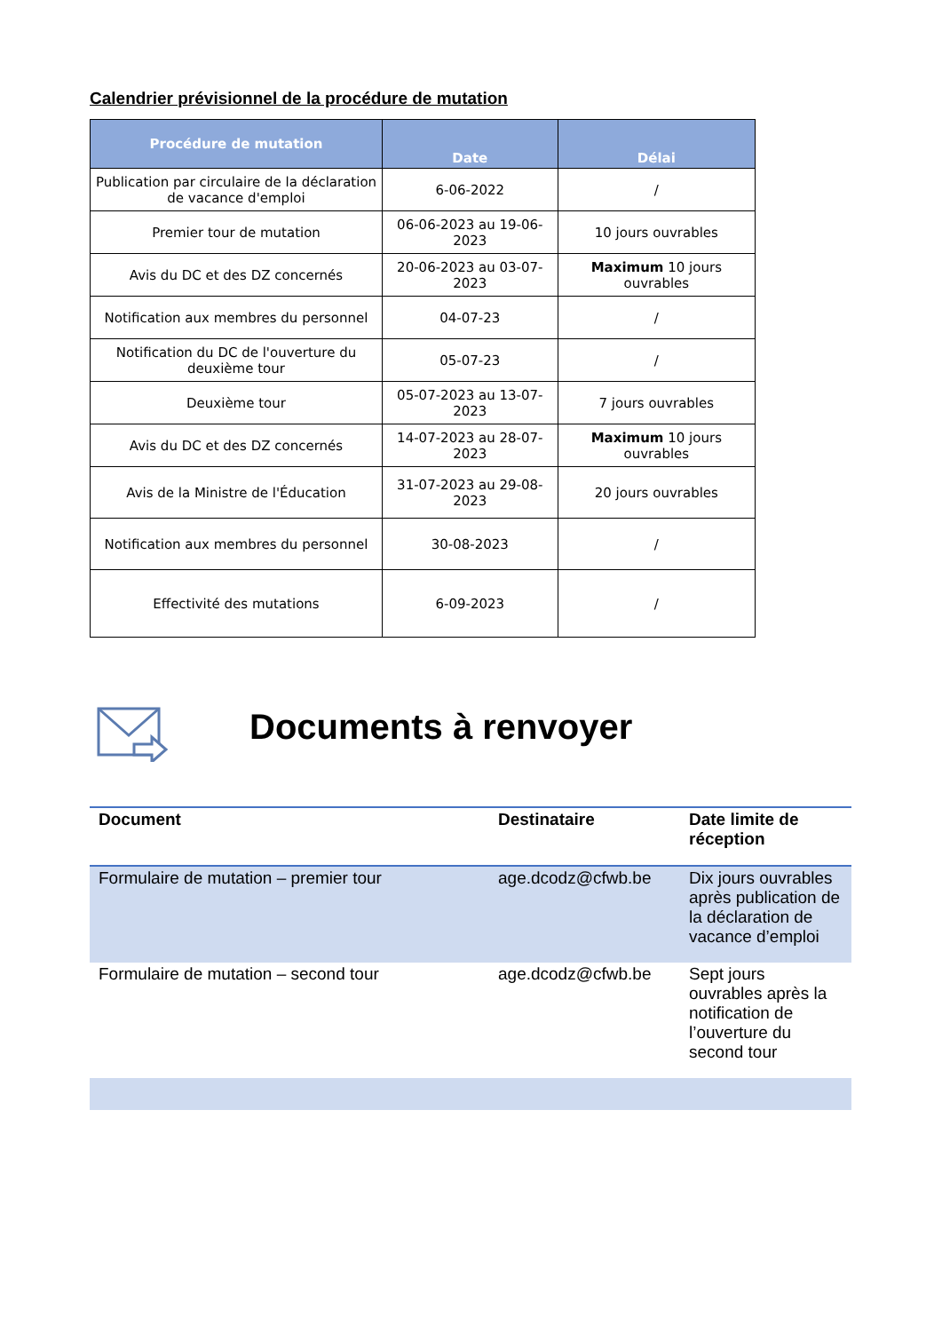Calendrier prévisionnel de la procédure de mutation
| Procédure de mutation | Date | Délai |
| --- | --- | --- |
| Publication par circulaire de la déclaration de vacance d'emploi | 6-06-2022 | / |
| Premier tour de mutation | 06-06-2023 au 19-06-2023 | 10 jours ouvrables |
| Avis du DC et des DZ concernés | 20-06-2023 au 03-07-2023 | Maximum 10 jours ouvrables |
| Notification aux membres du personnel | 04-07-23 | / |
| Notification du DC de l'ouverture du deuxième tour | 05-07-23 | / |
| Deuxième tour | 05-07-2023 au 13-07-2023 | 7 jours ouvrables |
| Avis du DC et des DZ concernés | 14-07-2023 au 28-07-2023 | Maximum 10 jours ouvrables |
| Avis de la Ministre de l'Éducation | 31-07-2023 au 29-08-2023 | 20 jours ouvrables |
| Notification aux membres du personnel | 30-08-2023 | / |
| Effectivité des mutations | 6-09-2023 | / |
Documents à renvoyer
| Document | Destinataire | Date limite de réception |
| --- | --- | --- |
| Formulaire de mutation – premier tour | age.dcodz@cfwb.be | Dix jours ouvrables après publication de la déclaration de vacance d’emploi |
| Formulaire de mutation – second tour | age.dcodz@cfwb.be | Sept jours ouvrables après la notification de l’ouverture du second tour |